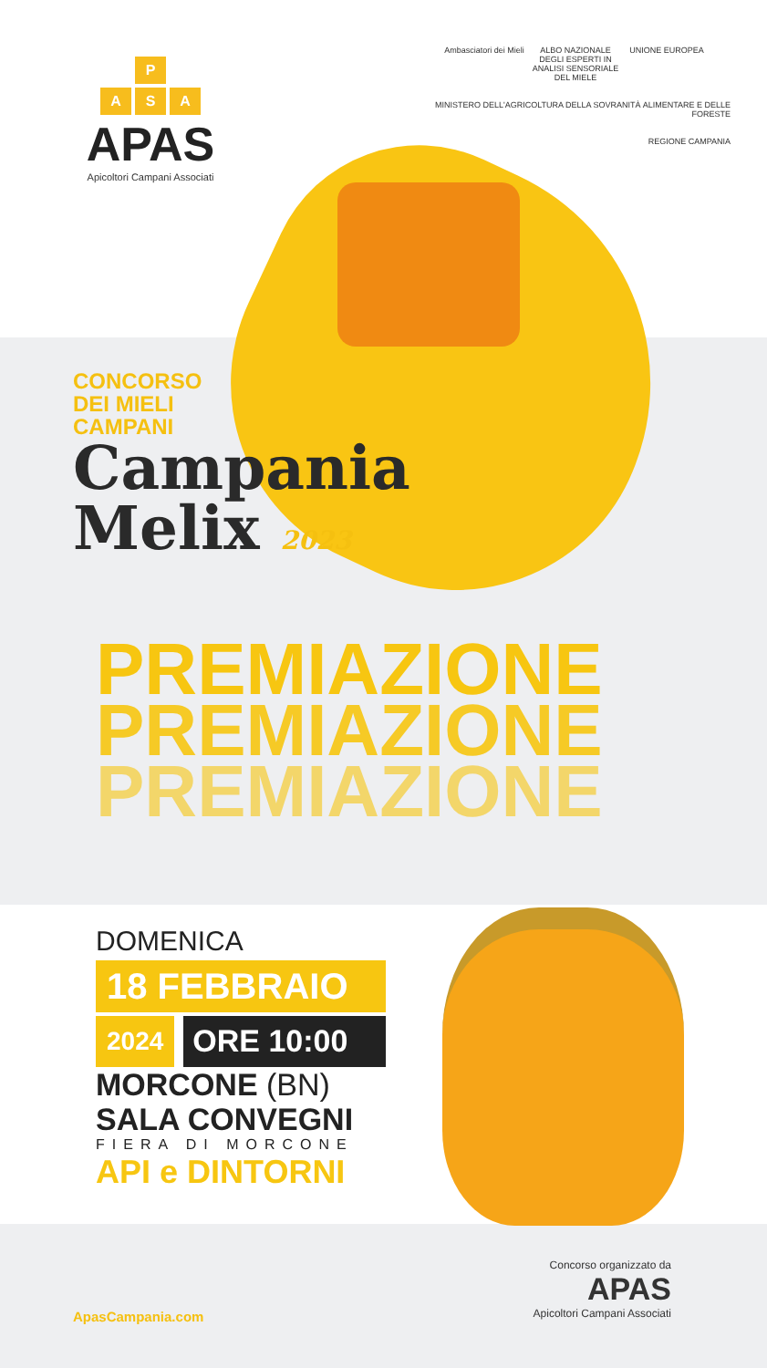P
A S A
APAS
Apicoltori Campani Associati
Ambasciatori dei Mieli
ALBO NAZIONALE DEGLI ESPERTI IN ANALISI SENSORIALE DEL MIELE
UNIONE EUROPEA
MINISTERO DELL'AGRICOLTURA DELLA SOVRANITÀ ALIMENTARE E DELLE FORESTE
REGIONE CAMPANIA
CONCORSO
DEI MIELI
CAMPANI
Campania
Melix 2023
PREMIAZIONE
PREMIAZIONE
PREMIAZIONE
DOMENICA
18 FEBBRAIO
2024
ORE 10:00
MORCONE (BN)
SALA CONVEGNI
FIERA DI MORCONE
API e DINTORNI
Concorso organizzato da
APAS
Apicoltori Campani Associati
ApasCampania.com